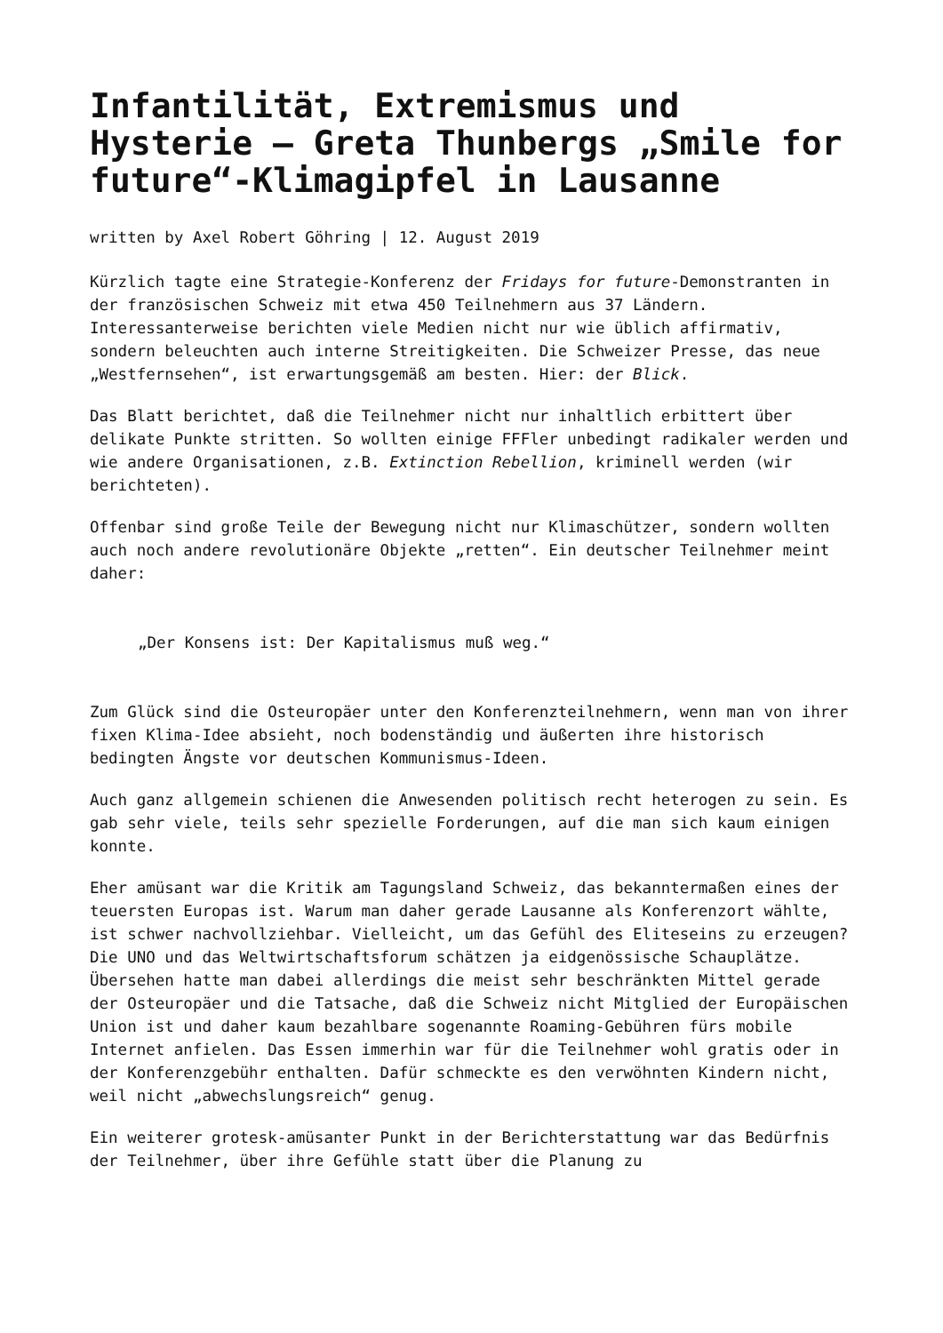Infantilität, Extremismus und Hysterie – Greta Thunbergs „Smile for future“-Klimagipfel in Lausanne
written by Axel Robert Göhring | 12. August 2019
Kürzlich tagte eine Strategie-Konferenz der Fridays for future-Demonstranten in der französischen Schweiz mit etwa 450 Teilnehmern aus 37 Ländern. Interessanterweise berichten viele Medien nicht nur wie üblich affirmativ, sondern beleuchten auch interne Streitigkeiten. Die Schweizer Presse, das neue „Westfernsehen“, ist erwartungsgemäß am besten. Hier: der Blick.
Das Blatt berichtet, daß die Teilnehmer nicht nur inhaltlich erbittert über delikate Punkte stritten. So wollten einige FFFler unbedingt radikaler werden und wie andere Organisationen, z.B. Extinction Rebellion, kriminell werden (wir berichteten).
Offenbar sind große Teile der Bewegung nicht nur Klimaschützer, sondern wollten auch noch andere revolutionäre Objekte „retten“. Ein deutscher Teilnehmer meint daher:
„Der Konsens ist: Der Kapitalismus muß weg.“
Zum Glück sind die Osteuropäer unter den Konferenzteilnehmern, wenn man von ihrer fixen Klima-Idee absieht, noch bodenständig und äußerten ihre historisch bedingten Ängste vor deutschen Kommunismus-Ideen.
Auch ganz allgemein schienen die Anwesenden politisch recht heterogen zu sein. Es gab sehr viele, teils sehr spezielle Forderungen, auf die man sich kaum einigen konnte.
Eher amüsant war die Kritik am Tagungsland Schweiz, das bekanntermaßen eines der teuersten Europas ist. Warum man daher gerade Lausanne als Konferenzort wählte, ist schwer nachvollziehbar. Vielleicht, um das Gefühl des Eliteseins zu erzeugen? Die UNO und das Weltwirtschaftsforum schätzen ja eidgenössische Schauplätze. Übersehen hatte man dabei allerdings die meist sehr beschränkten Mittel gerade der Osteuropäer und die Tatsache, daß die Schweiz nicht Mitglied der Europäischen Union ist und daher kaum bezahlbare sogenannte Roaming-Gebühren fürs mobile Internet anfielen. Das Essen immerhin war für die Teilnehmer wohl gratis oder in der Konferenzgebühr enthalten. Dafür schmeckte es den verwöhnten Kindern nicht, weil nicht „abwechslungsreich“ genug.
Ein weiterer grotesk-amüsanter Punkt in der Berichterstattung war das Bedürfnis der Teilnehmer, über ihre Gefühle statt über die Planung zu